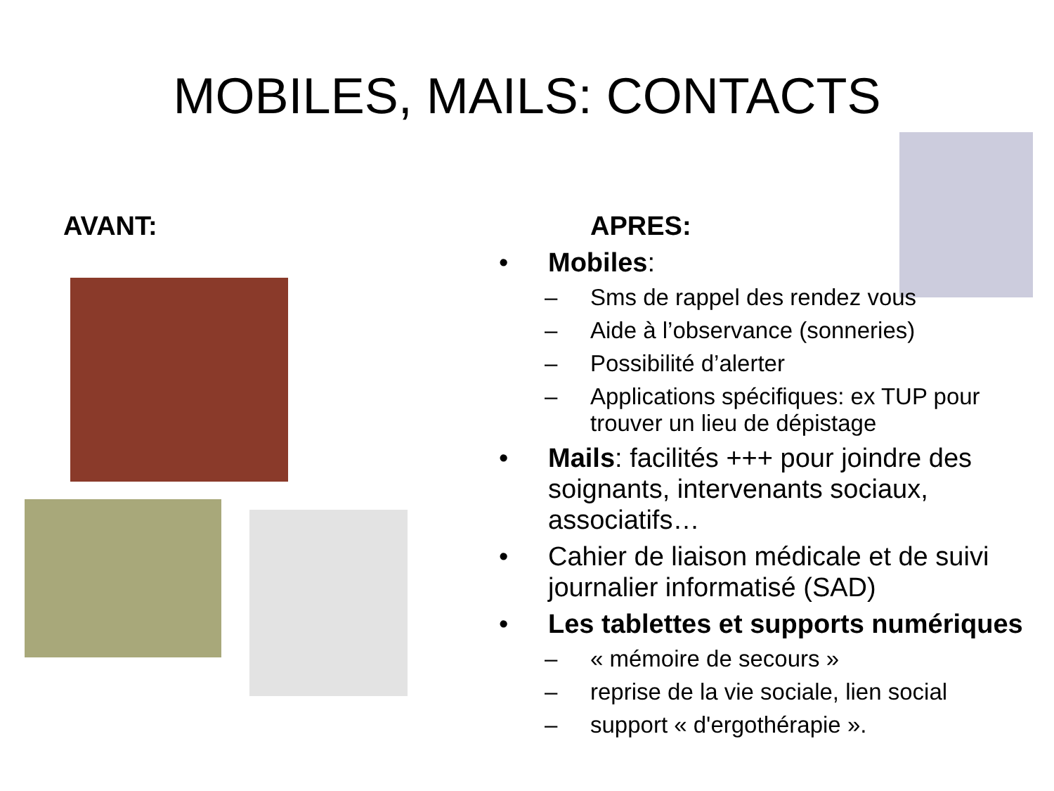MOBILES, MAILS: CONTACTS
AVANT: APRES:
• Mobiles:
– Sms de rappel des rendez vous
– Aide à l’observance (sonneries)
– Possibilité d’alerter
– Applications spécifiques: ex TUP pour trouver un lieu de dépistage
• Mails: facilités +++ pour joindre des soignants, intervenants sociaux, associatifs…
• Cahier de liaison médicale et de suivi journalier informatisé (SAD)
• Les tablettes et supports numériques
– « mémoire de secours »
– reprise de la vie sociale, lien social
– support « d'ergothérapie ».